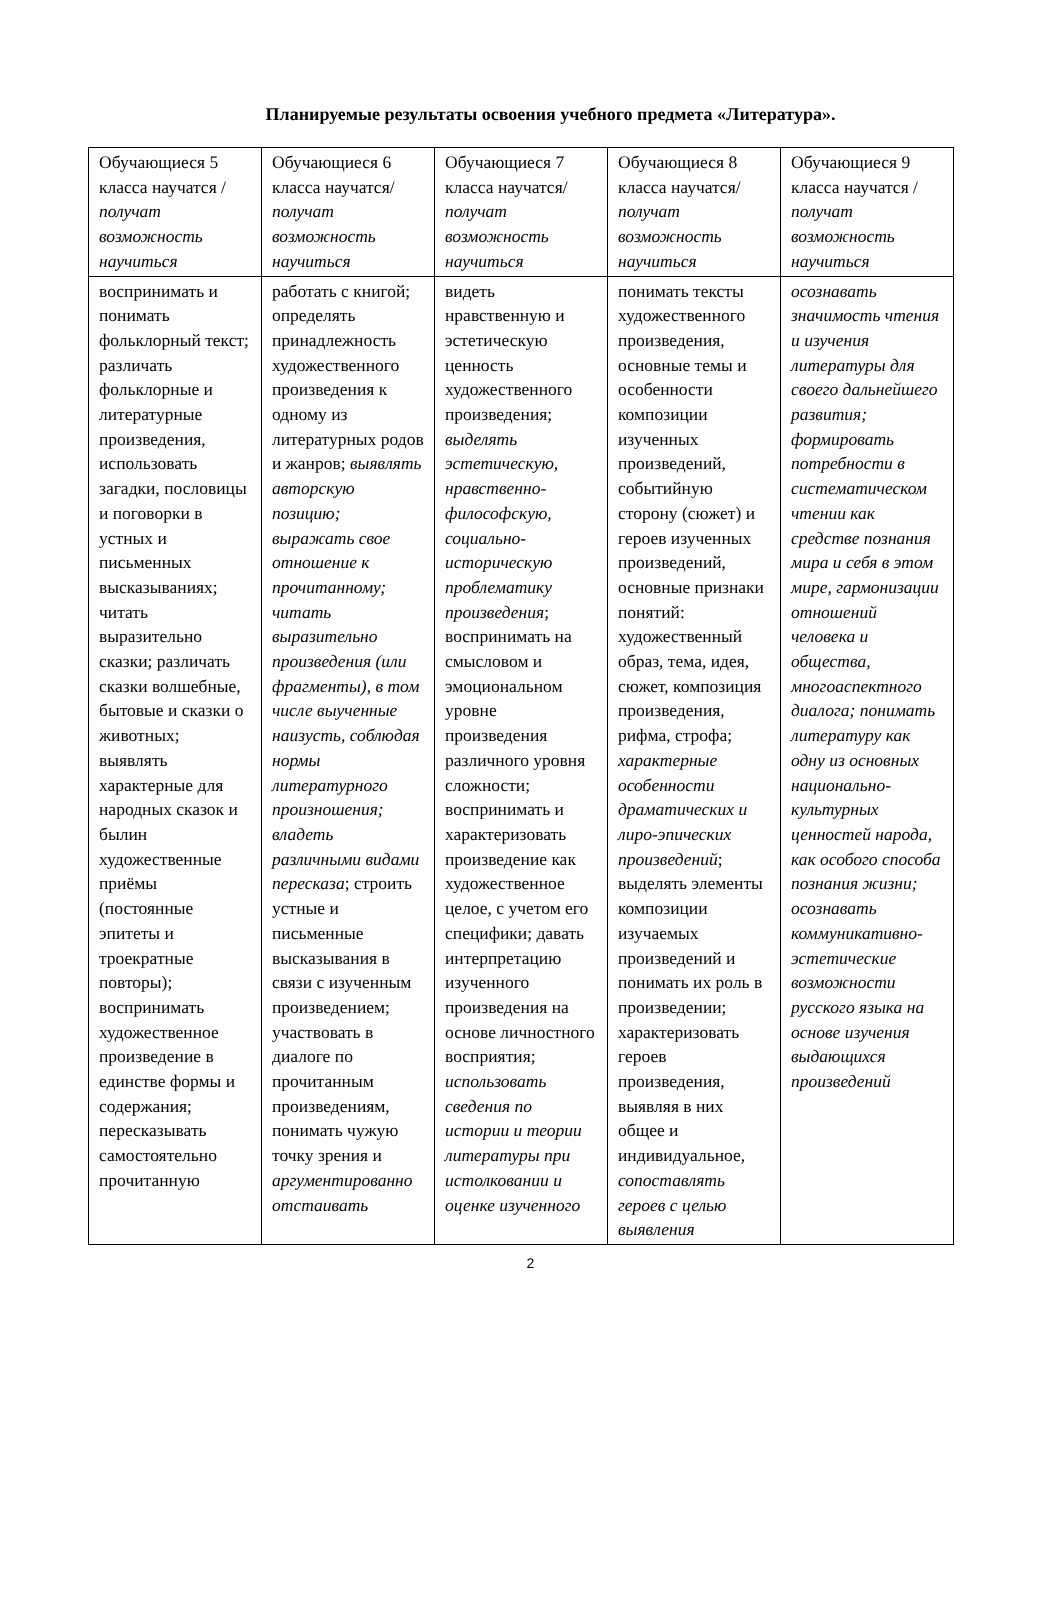Планируемые результаты освоения учебного предмета «Литература».
| Обучающиеся 5 класса научатся / получат возможность научиться | Обучающиеся 6 класса научатся/ получат возможность научиться | Обучающиеся 7 класса научатся/ получат возможность научиться | Обучающиеся 8 класса научатся/ получат возможность научиться | Обучающиеся 9 класса научатся / получат возможность научиться |
| воспринимать и понимать фольклорный текст; различать фольклорные и литературные произведения, использовать загадки, пословицы и поговорки в устных и письменных высказываниях; читать выразительно сказки; различать сказки волшебные, бытовые и сказки о животных; выявлять характерные для народных сказок и былин художественные приёмы (постоянные эпитеты и троекратные повторы); воспринимать художественное произведение в единстве формы и содержания; пересказывать самостоятельно прочитанную | работать с книгой; определять принадлежность художественного произведения к одному из литературных родов и жанров; выявлять авторскую позицию; выражать свое отношение к прочитанному; читать выразительно произведения (или фрагменты), в том числе выученные наизусть, соблюдая нормы литературного произношения; владеть различными видами пересказа ; строить устные и письменные высказывания в связи с изученным произведением; участвовать в диалоге по прочитанным произведениям, понимать чужую точку зрения и аргументированно отстаивать | видеть нравственную и эстетическую ценность художественного произведения; выделять эстетическую, нравственно-философскую, социально-историческую проблематику произведения ; воспринимать на смысловом и эмоциональном уровне произведения различного уровня сложности; воспринимать и характеризовать произведение как художественное целое, с учетом его специфики; давать интерпретацию изученного произведения на основе личностного восприятия; использовать сведения по истории и теории литературы при истолковании и оценке изученного | понимать тексты художественного произведения, основные темы и особенности композиции изученных произведений, событийную сторону (сюжет) и героев изученных произведений, основные признаки понятий: художественный образ, тема, идея, сюжет, композиция произведения, рифма, строфа; характерные особенности драматических и лиро-эпических произведений ; выделять элементы композиции изучаемых произведений и понимать их роль в произведении; характеризовать героев произведения, выявляя в них общее и индивидуальное, сопоставлять героев с целью выявления | осознавать значимость чтения и изучения литературы для своего дальнейшего развития; формировать потребности в систематическом чтении как средстве познания мира и себя в этом мире, гармонизации отношений человека и общества, многоаспектного диалога; понимать литературу как одну из основных национально-культурных ценностей народа, как особого способа познания жизни; осознавать коммуникативно-эстетические возможности русского языка на основе изучения выдающихся произведений |
2